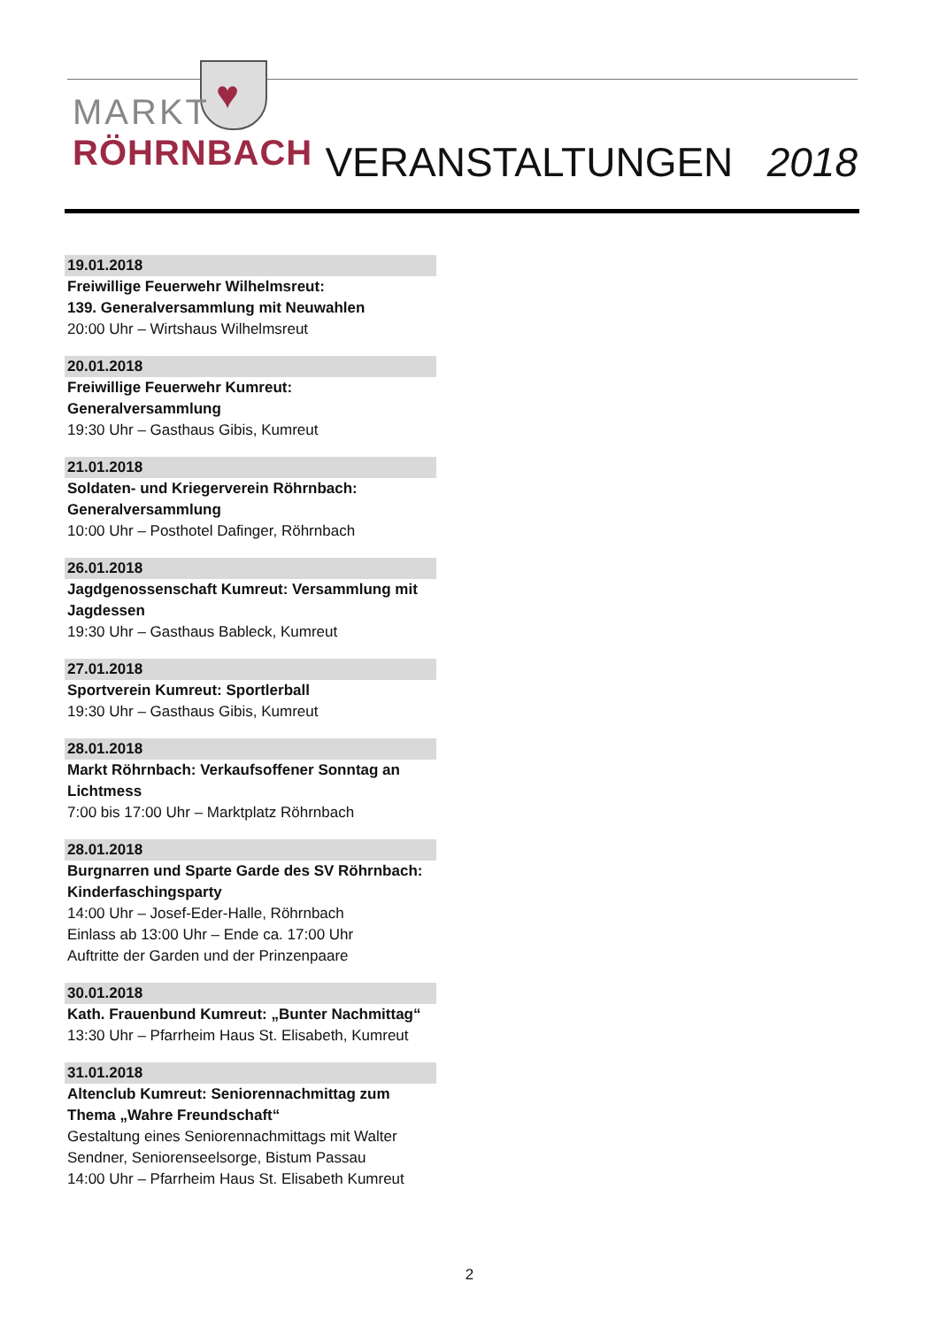♥
MARKT
RÖHRNBACH
VERANSTALTUNGEN 2018
19.01.2018
Freiwillige Feuerwehr Wilhelmsreut:
139. Generalversammlung mit Neuwahlen
20:00 Uhr – Wirtshaus Wilhelmsreut
20.01.2018
Freiwillige Feuerwehr Kumreut:
Generalversammlung
19:30 Uhr – Gasthaus Gibis, Kumreut
21.01.2018
Soldaten- und Kriegerverein Röhrnbach:
Generalversammlung
10:00 Uhr – Posthotel Dafinger, Röhrnbach
26.01.2018
Jagdgenossenschaft Kumreut: Versammlung mit Jagdessen
19:30 Uhr – Gasthaus Bableck, Kumreut
27.01.2018
Sportverein Kumreut: Sportlerball
19:30 Uhr – Gasthaus Gibis, Kumreut
28.01.2018
Markt Röhrnbach: Verkaufsoffener Sonntag an Lichtmess
7:00 bis 17:00 Uhr – Marktplatz Röhrnbach
28.01.2018
Burgnarren und Sparte Garde des SV Röhrnbach: Kinderfaschingsparty
14:00 Uhr – Josef-Eder-Halle, Röhrnbach
Einlass ab 13:00 Uhr – Ende ca. 17:00 Uhr
Auftritte der Garden und der Prinzenpaare
30.01.2018
Kath. Frauenbund Kumreut: „Bunter Nachmittag“13:30 Uhr – Pfarrheim Haus St. Elisabeth, Kumreut
31.01.2018
Altenclub Kumreut: Seniorennachmittag zum Thema „Wahre Freundschaft“Gestaltung eines Seniorennachmittags mit Walter Sendner, Seniorenseelsorge, Bistum Passau
14:00 Uhr – Pfarrheim Haus St. Elisabeth Kumreut
2